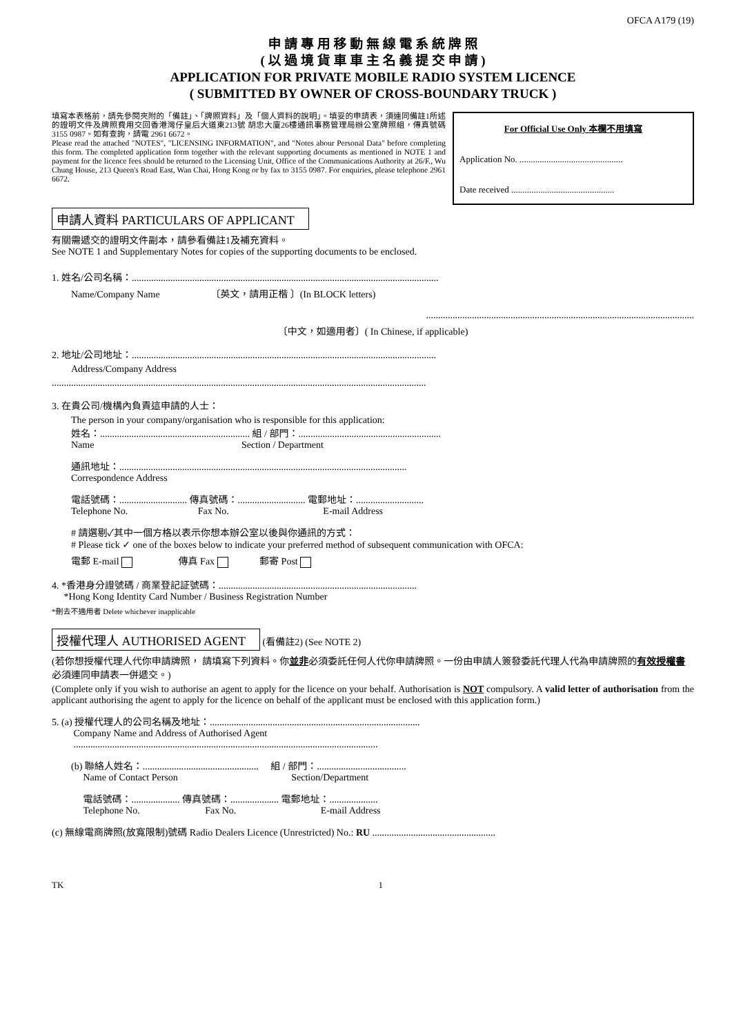OFCA A179 (19)
申 請 專 用 移 動 無 線 電 系 統 牌 照
( 以 過 境 貨 車 車 主 名 義 提 交 申 請 )
APPLICATION FOR PRIVATE MOBILE RADIO SYSTEM LICENCE
( SUBMITTED BY OWNER OF CROSS-BOUNDARY TRUCK )
填寫本表格前，請先參閱夾附的「備註」、「牌照資料」及「個人資料的說明」。填妥的申請表，須連同備註1所述的證明文件及牌照費用交回香港灣仔皇后大道東213號 胡忠大廈26樓通訊事務管理局辦公室牌照組，傳真號碼3155 0987。如有查詢，請電 2961 6672。
Please read the attached "NOTES", "LICENSING INFORMATION", and "Notes abour Personal Data" before completing this form. The completed application form together with the relevant supporting documents as mentioned in NOTE 1 and payment for the licence fees should be returned to the Licensing Unit, Office of the Communications Authority at 26/F., Wu Chung House, 213 Queen's Road East, Wan Chai, Hong Kong or by fax to 3155 0987. For enquiries, please telephone 2961 6672.
For Official Use Only 本欄不用填寫
Application No. ..............................................
Date received ..............................................
申請人資料 PARTICULARS OF APPLICANT
有關需遞交的證明文件副本，請參看備註1及補充資料。
See NOTE 1 and Supplementary Notes for copies of the supporting documents to be enclosed.
1. 姓名/公司名稱：...............................................................................................................................
Name/Company Name 〔英文，請用正楷 〕(In BLOCK letters)
...............................................................................................................
〔中文，如適用者〕( In Chinese, if applicable)
2. 地址/公司地址：..............................................................................................................................
Address/Company Address
...........................................................................................................................................................
3. 在貴公司/機構內負責這申請的人士：
The person in your company/organisation who is responsible for this application:
姓名：.............................................................. 組 / 部門：...........................................................
Name Section / Department
通訊地址：.......................................................................................................................
Correspondence Address
電話號碼：............................ 傳真號碼：............................ 電郵地址：............................
Telephone No. Fax No. E-mail Address
# 請選剔✓其中一個方格以表示你想本辦公室以後與你通訊的方式：
# Please tick ✓ one of the boxes below to indicate your preferred method of subsequent communication with OFCA:
電郵 E-mail 傳真 Fax 郵寄 Post
4. *香港身分證號碼 / 商業登記証號碼：..................................................................................
*Hong Kong Identity Card Number / Business Registration Number
*刪去不適用者 Delete whichever inapplicable
授權代理人 AUTHORISED AGENT (看備註2) (See NOTE 2)
(若你想授權代理人代你申請牌照， 請填寫下列資料。你並非必須委託任何人代你申請牌照。一份由申請人簽發委託代理人代為申請牌照的有效授權書必須連同申請表一併遞交。)
(Complete only if you wish to authorise an agent to apply for the licence on your behalf. Authorisation is NOT compulsory. A valid letter of authorisation from the applicant authorising the agent to apply for the licence on behalf of the applicant must be enclosed with this application form.)
5. (a) 授權代理人的公司名稱及地址：.......................................................................................
Company Name and Address of Authorised Agent
..............................................................................................................................
(b) 聯絡人姓名：................................................ 組 / 部門：.....................................
Name of Contact Person Section/Department
電話號碼：.................... 傳真號碼：.................... 電郵地址：....................
Telephone No. Fax No. E-mail Address
(c) 無線電商牌照(放寬限制)號碼 Radio Dealers Licence (Unrestricted) No.: RU ...................................................
TK 1